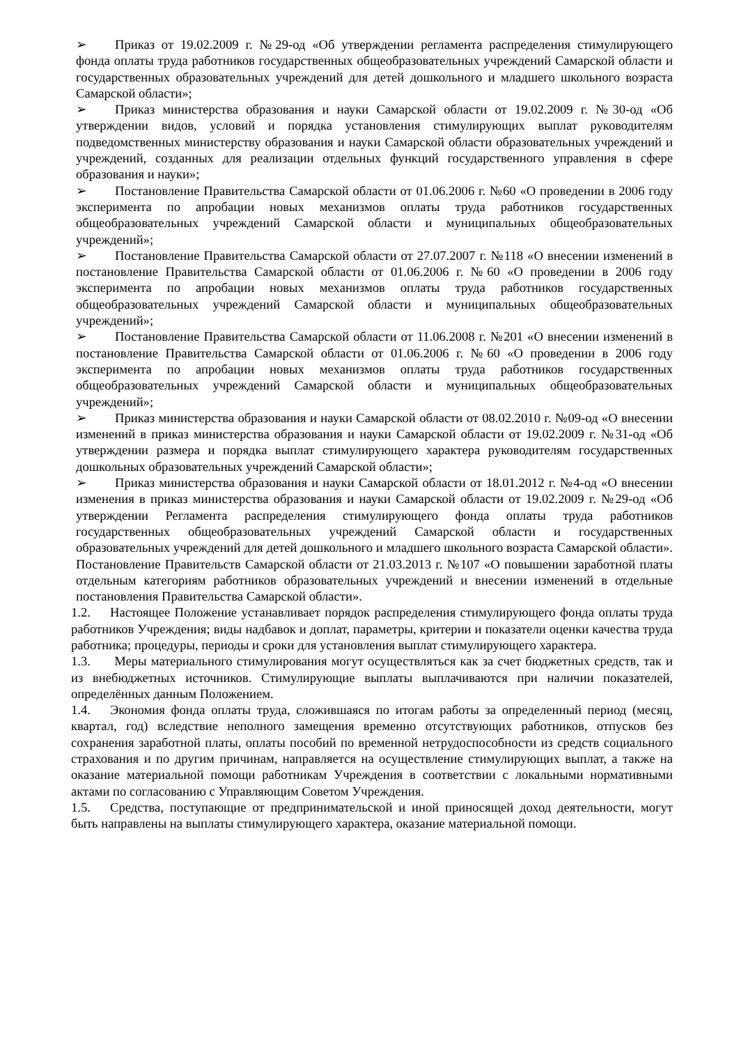➢ Приказ от 19.02.2009 г. №29-од «Об утверждении регламента распределения стимулирующего фонда оплаты труда работников государственных общеобразовательных учреждений Самарской области и государственных образовательных учреждений для детей дошкольного и младшего школьного возраста Самарской области»;
➢ Приказ министерства образования и науки Самарской области от 19.02.2009 г. №30-од «Об утверждении видов, условий и порядка установления стимулирующих выплат руководителям подведомственных министерству образования и науки Самарской области образовательных учреждений и учреждений, созданных для реализации отдельных функций государственного управления в сфере образования и науки»;
➢ Постановление Правительства Самарской области от 01.06.2006 г. №60 «О проведении в 2006 году эксперимента по апробации новых механизмов оплаты труда работников государственных общеобразовательных учреждений Самарской области и муниципальных общеобразовательных учреждений»;
➢ Постановление Правительства Самарской области от 27.07.2007 г. №118 «О внесении изменений в постановление Правительства Самарской области от 01.06.2006 г. №60 «О проведении в 2006 году эксперимента по апробации новых механизмов оплаты труда работников государственных общеобразовательных учреждений Самарской области и муниципальных общеобразовательных учреждений»;
➢ Постановление Правительства Самарской области от 11.06.2008 г. №201 «О внесении изменений в постановление Правительства Самарской области от 01.06.2006 г. №60 «О проведении в 2006 году эксперимента по апробации новых механизмов оплаты труда работников государственных общеобразовательных учреждений Самарской области и муниципальных общеобразовательных учреждений»;
➢ Приказ министерства образования и науки Самарской области от 08.02.2010 г. №09-од «О внесении изменений в приказ министерства образования и науки Самарской области от 19.02.2009 г. №31-од «Об утверждении размера и порядка выплат стимулирующего характера руководителям государственных дошкольных образовательных учреждений Самарской области»;
➢ Приказ министерства образования и науки Самарской области от 18.01.2012 г. №4-од «О внесении изменения в приказ министерства образования и науки Самарской области от 19.02.2009 г. №29-од «Об утверждении Регламента распределения стимулирующего фонда оплаты труда работников государственных общеобразовательных учреждений Самарской области и государственных образовательных учреждений для детей дошкольного и младшего школьного возраста Самарской области». Постановление Правительств Самарской области от 21.03.2013 г. №107 «О повышении заработной платы отдельным категориям работников образовательных учреждений и внесении изменений в отдельные постановления Правительства Самарской области».
1.2. Настоящее Положение устанавливает порядок распределения стимулирующего фонда оплаты труда работников Учреждения; виды надбавок и доплат, параметры, критерии и показатели оценки качества труда работника; процедуры, периоды и сроки для установления выплат стимулирующего характера.
1.3. Меры материального стимулирования могут осуществляться как за счет бюджетных средств, так и из внебюджетных источников. Стимулирующие выплаты выплачиваются при наличии показателей, определённых данным Положением.
1.4. Экономия фонда оплаты труда, сложившаяся по итогам работы за определенный период (месяц, квартал, год) вследствие неполного замещения временно отсутствующих работников, отпусков без сохранения заработной платы, оплаты пособий по временной нетрудоспособности из средств социального страхования и по другим причинам, направляется на осуществление стимулирующих выплат, а также на оказание материальной помощи работникам Учреждения в соответствии с локальными нормативными актами по согласованию с Управляющим Советом Учреждения.
1.5. Средства, поступающие от предпринимательской и иной приносящей доход деятельности, могут быть направлены на выплаты стимулирующего характера, оказание материальной помощи.